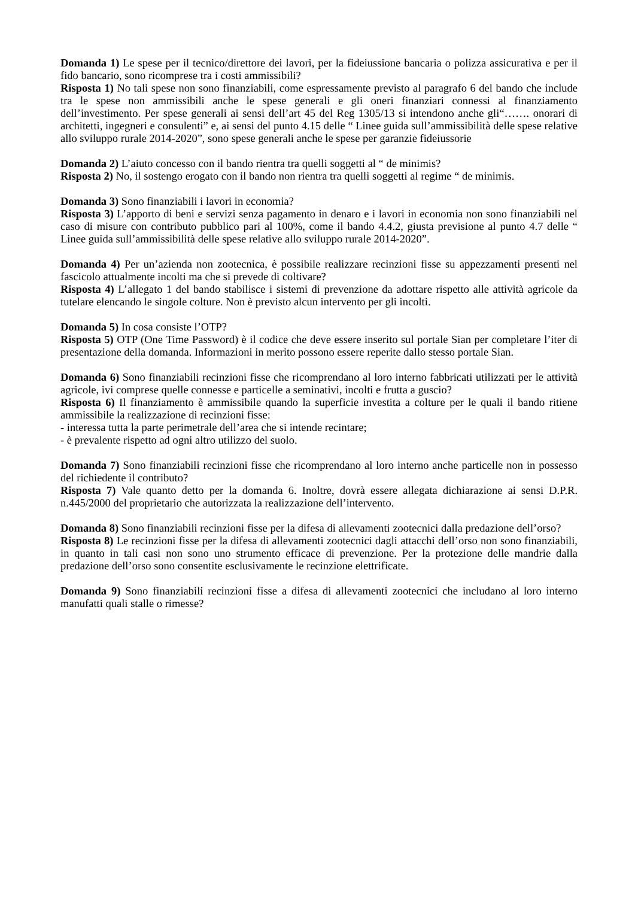Domanda 1) Le spese per il tecnico/direttore dei lavori, per la fideiussione bancaria o polizza assicurativa e per il fido bancario, sono ricomprese tra i costi ammissibili?
Risposta 1) No tali spese non sono finanziabili, come espressamente previsto al paragrafo 6 del bando che include tra le spese non ammissibili anche le spese generali e gli oneri finanziari connessi al finanziamento dell’investimento. Per spese generali ai sensi dell’art 45 del Reg 1305/13 si intendono anche gli“……. onorari di architetti, ingegneri e consulenti” e, ai sensi del punto 4.15 delle “ Linee guida sull’ammissibilità delle spese relative allo sviluppo rurale 2014-2020”, sono spese generali anche le spese per garanzie fideiussorie
Domanda 2) L’aiuto concesso con il bando rientra tra quelli soggetti al “ de minimis?
Risposta 2) No, il sostengo erogato con il bando non rientra tra quelli soggetti al regime “ de minimis.
Domanda 3) Sono finanziabili i lavori in economia?
Risposta 3) L’apporto di beni e servizi senza pagamento in denaro e i lavori in economia non sono finanziabili nel caso di misure con contributo pubblico pari al 100%, come il bando 4.4.2, giusta previsione al punto 4.7 delle “ Linee guida sull’ammissibilità delle spese relative allo sviluppo rurale 2014-2020”.
Domanda 4) Per un’azienda non zootecnica, è possibile realizzare recinzioni fisse su appezzamenti presenti nel fascicolo attualmente incolti ma che si prevede di coltivare?
Risposta 4) L’allegato 1 del bando stabilisce i sistemi di prevenzione da adottare rispetto alle attività agricole da tutelare elencando le singole colture. Non è previsto alcun intervento per gli incolti.
Domanda 5) In cosa consiste l’OTP?
Risposta 5) OTP (One Time Password) è il codice che deve essere inserito sul portale Sian per completare l’iter di presentazione della domanda. Informazioni in merito possono essere reperite dallo stesso portale Sian.
Domanda 6) Sono finanziabili recinzioni fisse che ricomprendano al loro interno fabbricati utilizzati per le attività agricole, ivi comprese quelle connesse e particelle a seminativi, incolti e frutta a guscio?
Risposta 6) Il finanziamento è ammissibile quando la superficie investita a colture per le quali il bando ritiene ammissibile la realizzazione di recinzioni fisse:
- interessa tutta la parte perimetrale dell’area che si intende recintare;
- è prevalente rispetto ad ogni altro utilizzo del suolo.
Domanda 7) Sono finanziabili recinzioni fisse che ricomprendano al loro interno anche particelle non in possesso del richiedente il contributo?
Risposta 7) Vale quanto detto per la domanda 6. Inoltre, dovrà essere allegata dichiarazione ai sensi D.P.R. n.445/2000 del proprietario che autorizzata la realizzazione dell’intervento.
Domanda 8) Sono finanziabili recinzioni fisse per la difesa di allevamenti zootecnici dalla predazione dell’orso?
Risposta 8) Le recinzioni fisse per la difesa di allevamenti zootecnici dagli attacchi dell’orso non sono finanziabili, in quanto in tali casi non sono uno strumento efficace di prevenzione. Per la protezione delle mandrie dalla predazione dell’orso sono consentite esclusivamente le recinzione elettrificate.
Domanda 9) Sono finanziabili recinzioni fisse a difesa di allevamenti zootecnici che includano al loro interno manufatti quali stalle o rimesse?